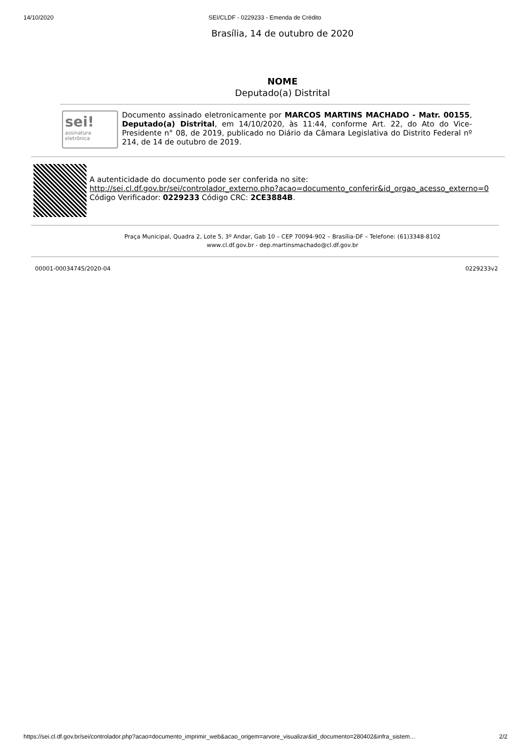14/10/2020 SEI/CLDF - 0229233 - Emenda de Crédito
Brasília, 14 de outubro de 2020
NOME
Deputado(a) Distrital
sei!
assinatura eletrônica
Documento assinado eletronicamente por MARCOS MARTINS MACHADO - Matr. 00155, Deputado(a) Distrital, em 14/10/2020, às 11:44, conforme Art. 22, do Ato do Vice-Presidente n° 08, de 2019, publicado no Diário da Câmara Legislativa do Distrito Federal nº 214, de 14 de outubro de 2019.
A autenticidade do documento pode ser conferida no site:
http://sei.cl.df.gov.br/sei/controlador_externo.php?acao=documento_conferir&id_orgao_acesso_externo=0
Código Verificador: 0229233 Código CRC: 2CE3884B.
Praça Municipal, Quadra 2, Lote 5, 3º Andar, Gab 10 – CEP 70094-902 – Brasília-DF – Telefone: (61)3348-8102
www.cl.df.gov.br - dep.martinsmachado@cl.df.gov.br
00001-00034745/2020-04 0229233v2
https://sei.cl.df.gov.br/sei/controlador.php?acao=documento_imprimir_web&acao_origem=arvore_visualizar&id_documento=280402&infra_sistem… 2/2